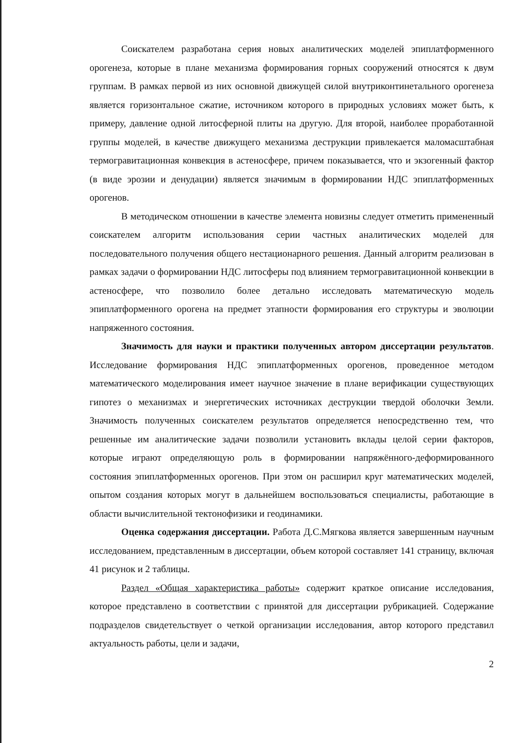Соискателем разработана серия новых аналитических моделей эпиплатформенного орогенеза, которые в плане механизма формирования горных сооружений относятся к двум группам. В рамках первой из них основной движущей силой внутриконтинетального орогенеза является горизонтальное сжатие, источником которого в природных условиях может быть, к примеру, давление одной литосферной плиты на другую. Для второй, наиболее проработанной группы моделей, в качестве движущего механизма деструкции привлекается маломасштабная термогравитационная конвекция в астеносфере, причем показывается, что и экзогенный фактор (в виде эрозии и денудации) является значимым в формировании НДС эпиплатформенных орогенов.
В методическом отношении в качестве элемента новизны следует отметить примененный соискателем алгоритм использования серии частных аналитических моделей для последовательного получения общего нестационарного решения. Данный алгоритм реализован в рамках задачи о формировании НДС литосферы под влиянием термогравитационной конвекции в астеносфере, что позволило более детально исследовать математическую модель эпиплатформенного орогена на предмет этапности формирования его структуры и эволюции напряженного состояния.
Значимость для науки и практики полученных автором диссертации результатов. Исследование формирования НДС эпиплатформенных орогенов, проведенное методом математического моделирования имеет научное значение в плане верификации существующих гипотез о механизмах и энергетических источниках деструкции твердой оболочки Земли. Значимость полученных соискателем результатов определяется непосредственно тем, что решенные им аналитические задачи позволили установить вклады целой серии факторов, которые играют определяющую роль в формировании напряжённого-деформированного состояния эпиплатформенных орогенов. При этом он расширил круг математических моделей, опытом создания которых могут в дальнейшем воспользоваться специалисты, работающие в области вычислительной тектонофизики и геодинамики.
Оценка содержания диссертации. Работа Д.С.Мягкова является завершенным научным исследованием, представленным в диссертации, объем которой составляет 141 страницу, включая 41 рисунок и 2 таблицы.
Раздел «Общая характеристика работы» содержит краткое описание исследования, которое представлено в соответствии с принятой для диссертации рубрикацией. Содержание подразделов свидетельствует о четкой организации исследования, автор которого представил актуальность работы, цели и задачи,
2